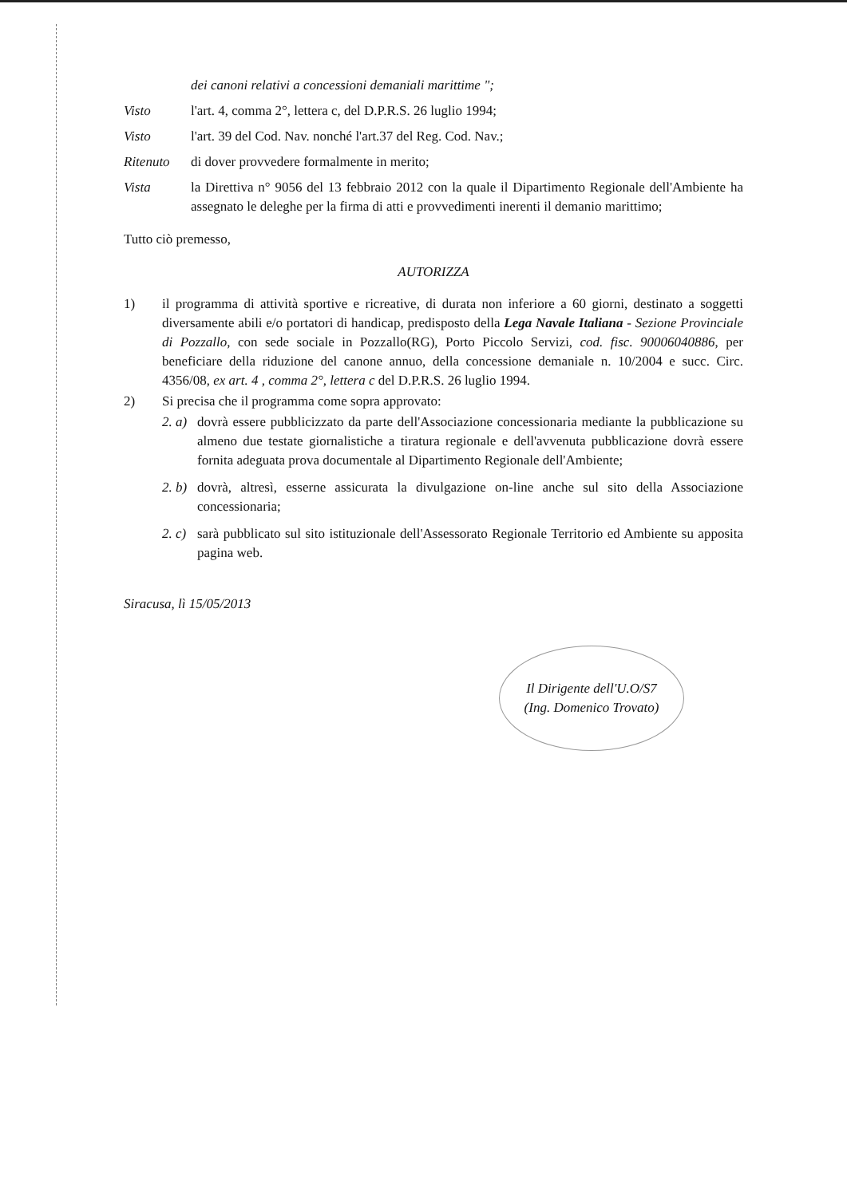dei canoni relativi a concessioni demaniali marittime ";
Visto l'art. 4, comma 2°, lettera c, del D.P.R.S. 26 luglio 1994;
Visto l'art. 39 del Cod. Nav. nonché l'art.37 del Reg. Cod. Nav.;
Ritenuto di dover provvedere formalmente in merito;
Vista la Direttiva n° 9056 del 13 febbraio 2012 con la quale il Dipartimento Regionale dell'Ambiente ha assegnato le deleghe per la firma di atti e provvedimenti inerenti il demanio marittimo;
Tutto ciò premesso,
AUTORIZZA
1) il programma di attività sportive e ricreative, di durata non inferiore a 60 giorni, destinato a soggetti diversamente abili e/o portatori di handicap, predisposto della Lega Navale Italiana - Sezione Provinciale di Pozzallo, con sede sociale in Pozzallo(RG), Porto Piccolo Servizi, cod. fisc. 90006040886, per beneficiare della riduzione del canone annuo, della concessione demaniale n. 10/2004 e succ. Circ. 4356/08, ex art. 4 , comma 2°, lettera c del D.P.R.S. 26 luglio 1994.
2) Si precisa che il programma come sopra approvato:
2. a)
dovrà essere pubblicizzato da parte dell'Associazione concessionaria mediante la pubblicazione su almeno due testate giornalistiche a tiratura regionale e dell'avvenuta pubblicazione dovrà essere fornita adeguata prova documentale al Dipartimento Regionale dell'Ambiente;
2. b)
dovrà, altresì, esserne assicurata la divulgazione on-line anche sul sito della Associazione concessionaria;
2. c)
sarà pubblicato sul sito istituzionale dell'Assessorato Regionale Territorio ed Ambiente su apposita pagina web.
Siracusa, lì 15/05/2013
Il Dirigente dell'U.O/S7
(Ing. Domenico Trovato)